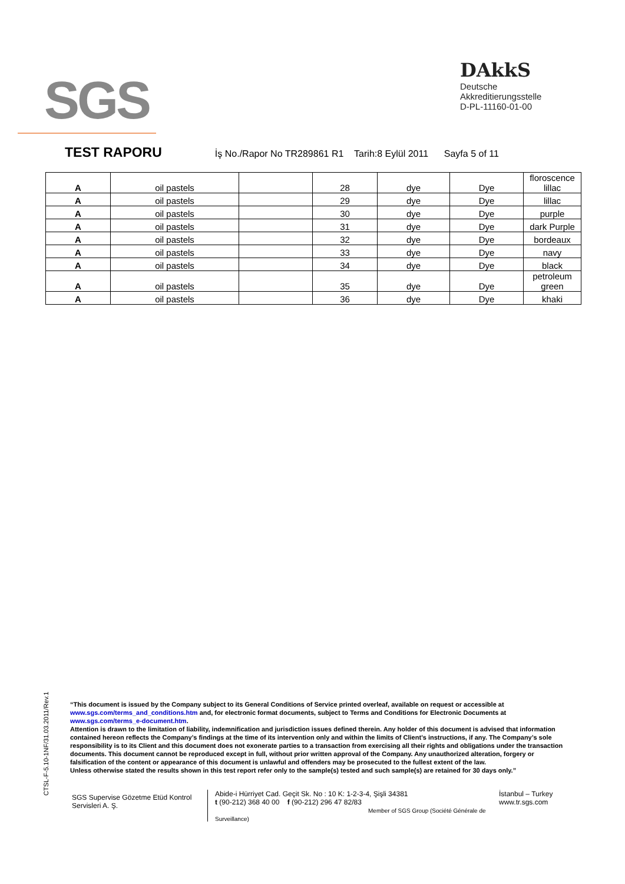SGS
DAkkS
Deutsche
Akkreditierungsstelle
D-PL-11160-01-00
TEST RAPORU
İş No./Rapor No TR289861 R1 Tarih:8 Eylül 2011 Sayfa 5 of 11
| A | oil pastels | | 28 | dye | Dye | floroscence lillac |
| A | oil pastels | | 29 | dye | Dye | lillac |
| A | oil pastels | | 30 | dye | Dye | purple |
| A | oil pastels | | 31 | dye | Dye | dark Purple |
| A | oil pastels | | 32 | dye | Dye | bordeaux |
| A | oil pastels | | 33 | dye | Dye | navy |
| A | oil pastels | | 34 | dye | Dye | black |
| A | oil pastels | | 35 | dye | Dye | petroleum green |
| A | oil pastels | | 36 | dye | Dye | khaki |
CTSL-F-5.10-1NF/31.03.2011/Rev.1
“This document is issued by the Company subject to its General Conditions of Service printed overleaf, available on request or accessible at www.sgs.com/terms_and_conditions.htm and, for electronic format documents, subject to Terms and Conditions for Electronic Documents at www.sgs.com/terms_e-document.htm.
Attention is drawn to the limitation of liability, indemnification and jurisdiction issues defined therein. Any holder of this document is advised that information contained hereon reflects the Company’s findings at the time of its intervention only and within the limits of Client’s instructions, if any. The Company’s sole responsibility is to its Client and this document does not exonerate parties to a transaction from exercising all their rights and obligations under the transaction documents. This document cannot be reproduced except in full, without prior written approval of the Company. Any unauthorized alteration, forgery or falsification of the content or appearance of this document is unlawful and offenders may be prosecuted to the fullest extent of the law.
Unless otherwise stated the results shown in this test report refer only to the sample(s) tested and such sample(s) are retained for 30 days only.”
SGS Supervise Gözetme Etüd Kontrol Servisleri A. Ş.
Abide-i Hürriyet Cad. Geçit Sk. No : 10 K: 1-2-3-4, Şişli 34381
t (90-212) 368 40 00 f (90-212) 296 47 82/83
Member of SGS Group (Société Générale de Surveillance)
İstanbul – Turkey
www.tr.sgs.com